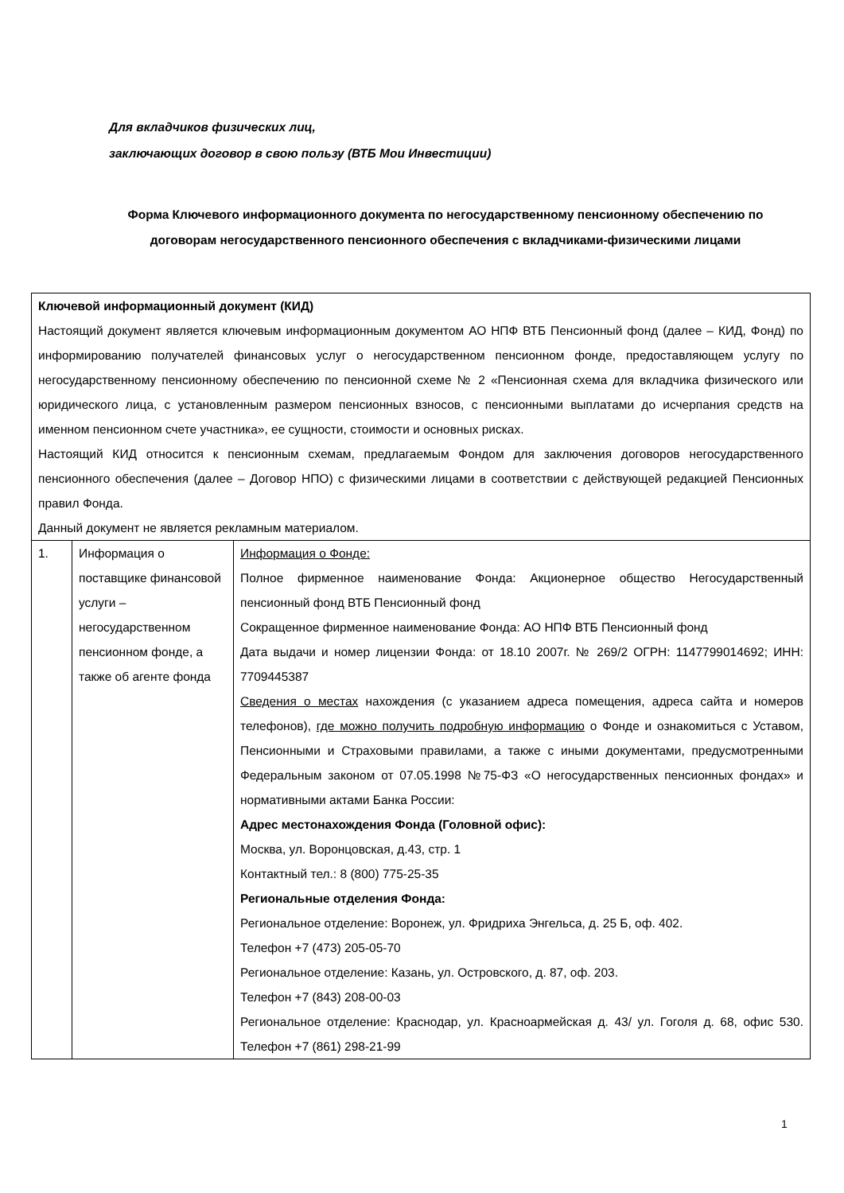Для вкладчиков физических лиц,
заключающих договор в свою пользу (ВТБ Мои Инвестиции)
Форма Ключевого информационного документа по негосударственному пенсионному обеспечению по договорам негосударственного пенсионного обеспечения с вкладчиками-физическими лицами
| Ключевой информационный документ (КИД) Настоящий документ является ключевым информационным документом АО НПФ ВТБ Пенсионный фонд (далее – КИД, Фонд) по информированию получателей финансовых услуг о негосударственном пенсионном фонде, предоставляющем услугу по негосударственному пенсионному обеспечению по пенсионной схеме № 2 «Пенсионная схема для вкладчика физического или юридического лица, с установленным размером пенсионных взносов, с пенсионными выплатами до исчерпания средств на именном пенсионном счете участника», ее сущности, стоимости и основных рисках. Настоящий КИД относится к пенсионным схемам, предлагаемым Фондом для заключения договоров негосударственного пенсионного обеспечения (далее – Договор НПО) с физическими лицами в соответствии с действующей редакцией Пенсионных правил Фонда. Данный документ не является рекламным материалом. | | |
| 1. | Информация о поставщике финансовой услуги – негосударственном пенсионном фонде, а также об агенте фонда | Информация о Фонде: Полное фирменное наименование Фонда: Акционерное общество Негосударственный пенсионный фонд ВТБ Пенсионный фонд Сокращенное фирменное наименование Фонда: АО НПФ ВТБ Пенсионный фонд Дата выдачи и номер лицензии Фонда: от 18.10 2007г. № 269/2 ОГРН: 1147799014692; ИНН: 7709445387 Сведения о местах нахождения (с указанием адреса помещения, адреса сайта и номеров телефонов), где можно получить подробную информацию о Фонде и ознакомиться с Уставом, Пенсионными и Страховыми правилами, а также с иными документами, предусмотренными Федеральным законом от 07.05.1998 №75-ФЗ «О негосударственных пенсионных фондах» и нормативными актами Банка России: Адрес местонахождения Фонда (Головной офис): Москва, ул. Воронцовская, д.43, стр. 1 Контактный тел.: 8 (800) 775-25-35 Региональные отделения Фонда: Региональное отделение: Воронеж, ул. Фридриха Энгельса, д. 25 Б, оф. 402. Телефон +7 (473) 205-05-70 Региональное отделение: Казань, ул. Островского, д. 87, оф. 203. Телефон +7 (843) 208-00-03 Региональное отделение: Краснодар, ул. Красноармейская д. 43/ ул. Гоголя д. 68, офис 530. Телефон +7 (861) 298-21-99 |
1